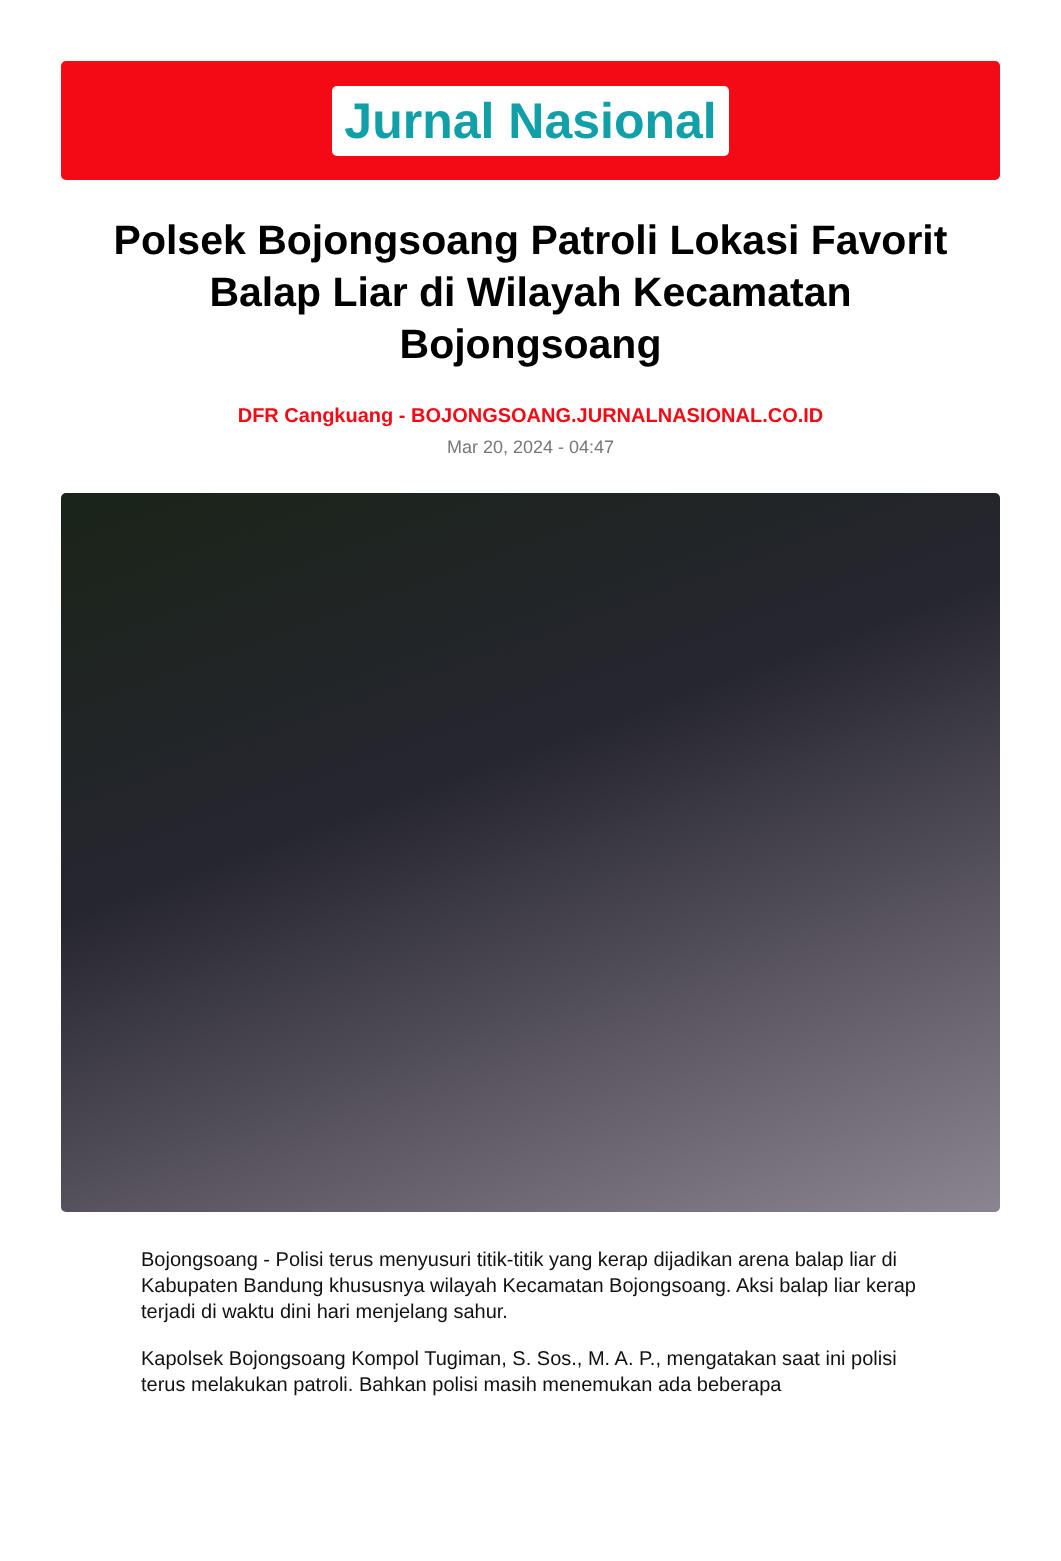Jurnal Nasional
Polsek Bojongsoang Patroli Lokasi Favorit Balap Liar di Wilayah Kecamatan Bojongsoang
DFR Cangkuang - BOJONGSOANG.JURNALNASIONAL.CO.ID
Mar 20, 2024 - 04:47
Bojongsoang - Polisi terus menyusuri titik-titik yang kerap dijadikan arena balap liar di Kabupaten Bandung khususnya wilayah Kecamatan Bojongsoang. Aksi balap liar kerap terjadi di waktu dini hari menjelang sahur.
Kapolsek Bojongsoang Kompol Tugiman, S. Sos., M. A. P., mengatakan saat ini polisi terus melakukan patroli. Bahkan polisi masih menemukan ada beberapa